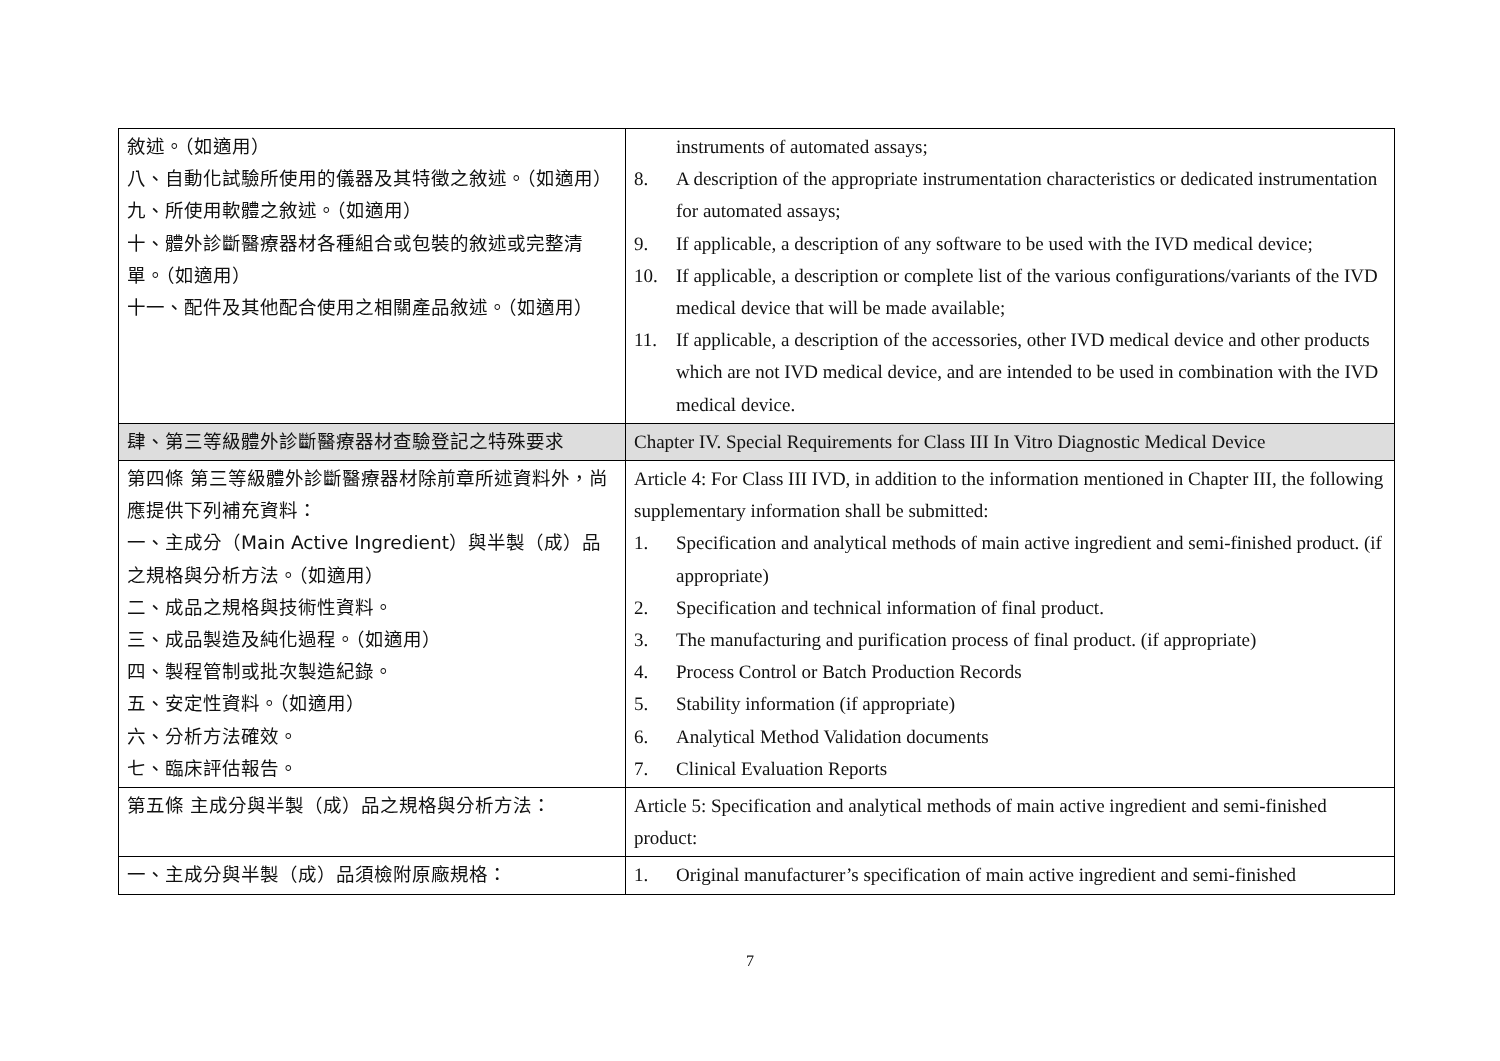| 敘述。（如適用） 八、自動化試驗所使用的儀器及其特徵之敘述。（如適用） 九、所使用軟體之敘述。（如適用） 十、體外診斷醫療器材各種組合或包裝的敘述或完整清單。（如適用） 十一、配件及其他配合使用之相關產品敘述。（如適用） | instruments of automated assays; 8. A description of the appropriate instrumentation characteristics or dedicated instrumentation for automated assays; 9. If applicable, a description of any software to be used with the IVD medical device; 10. If applicable, a description or complete list of the various configurations/variants of the IVD medical device that will be made available; 11. If applicable, a description of the accessories, other IVD medical device and other products which are not IVD medical device, and are intended to be used in combination with the IVD medical device. |
| 肆、第三等級體外診斷醫療器材查驗登記之特殊要求 | Chapter IV. Special Requirements for Class III In Vitro Diagnostic Medical Device |
| 第四條 第三等級體外診斷醫療器材除前章所述資料外，尚應提供下列補充資料： 一、主成分（Main Active Ingredient）與半製（成）品之規格與分析方法。（如適用） 二、成品之規格與技術性資料。 三、成品製造及純化過程。（如適用） 四、製程管制或批次製造紀錄。 五、安定性資料。（如適用） 六、分析方法確效。 七、臨床評估報告。 | Article 4: For Class III IVD, in addition to the information mentioned in Chapter III, the following supplementary information shall be submitted: 1. Specification and analytical methods of main active ingredient and semi-finished product. (if appropriate) 2. Specification and technical information of final product. 3. The manufacturing and purification process of final product. (if appropriate) 4. Process Control or Batch Production Records 5. Stability information (if appropriate) 6. Analytical Method Validation documents 7. Clinical Evaluation Reports |
| 第五條 主成分與半製（成）品之規格與分析方法： | Article 5: Specification and analytical methods of main active ingredient and semi-finished product: |
| 一、主成分與半製（成）品須檢附原廠規格： | 1. Original manufacturer’s specification of main active ingredient and semi-finished |
7